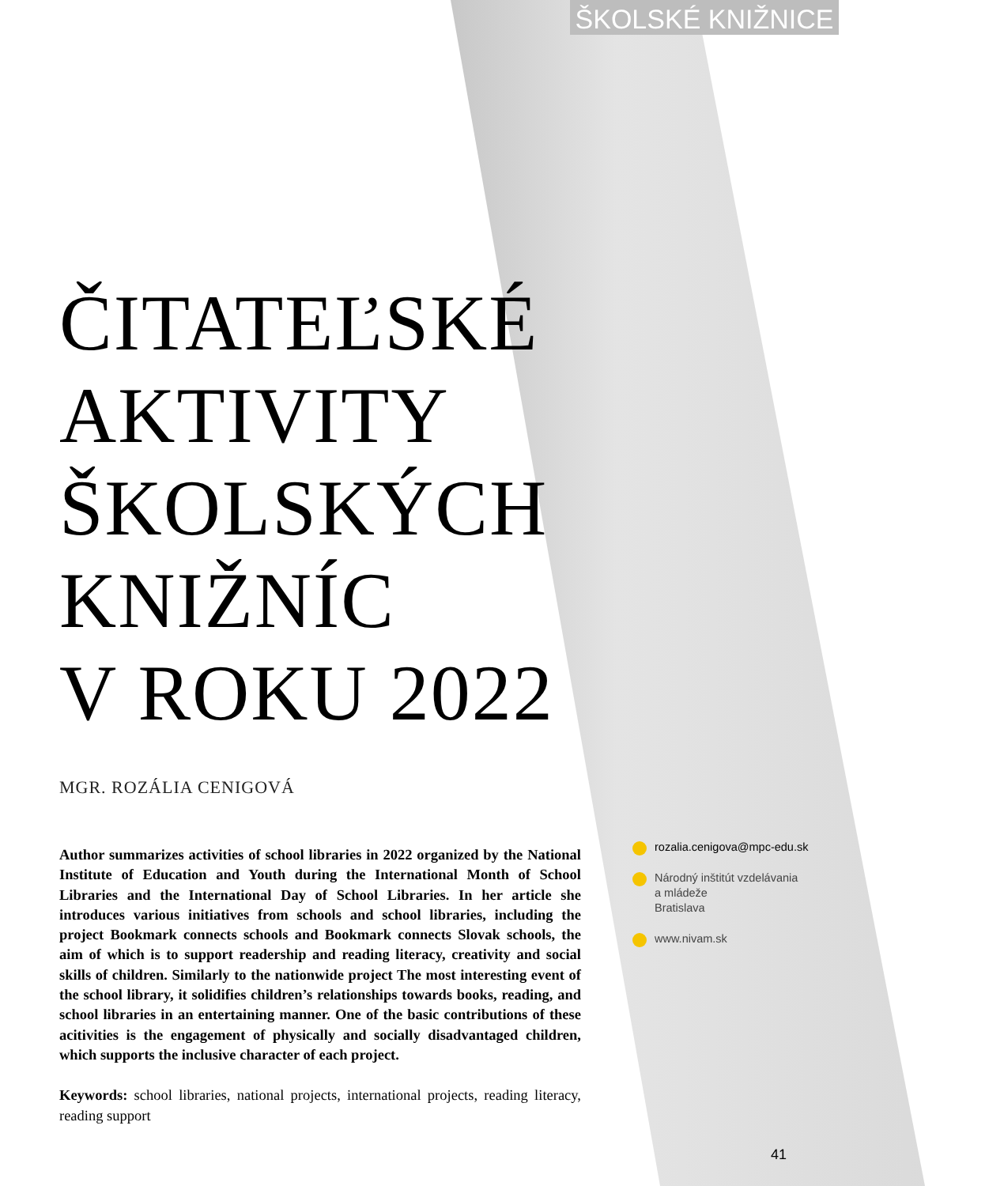ŠKOLSKÉ KNIŽNICE
ČITATEĽSKÉ
AKTIVITY
ŠKOLSKÝCH
KNIŽNÍC
V ROKU 2022
MGR. ROZÁLIA CENIGOVÁ
Author summarizes activities of school libraries in 2022 organized by the National Institute of Education and Youth during the International Month of School Libraries and the International Day of School Libraries. In her article she introduces various initiatives from schools and school libraries, including the project Bookmark connects schools and Bookmark connects Slovak schools, the aim of which is to support readership and reading literacy, creativity and social skills of children. Similarly to the nationwide project The most interesting event of the school library, it solidifies children’s relationships towards books, reading, and school libraries in an entertaining manner. One of the basic contributions of these acitivities is the engagement of physically and socially disadvantaged children, which supports the inclusive character of each project.
Keywords: school libraries, national projects, international projects, reading literacy, reading support
rozalia.cenigova@mpc-edu.sk
Národný inštitút vzdelávania
a mládeže
Bratislava
www.nivam.sk
41